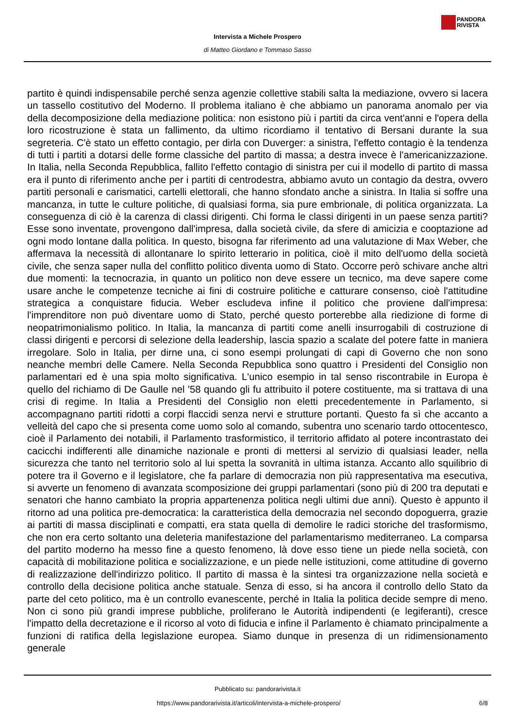PANDORA
RIVISTA
Intervista a Michele Prospero
di Matteo Giordano e Tommaso Sasso
partito è quindi indispensabile perché senza agenzie collettive stabili salta la mediazione, ovvero si lacera un tassello costitutivo del Moderno. Il problema italiano è che abbiamo un panorama anomalo per via della decomposizione della mediazione politica: non esistono più i partiti da circa vent'anni e l'opera della loro ricostruzione è stata un fallimento, da ultimo ricordiamo il tentativo di Bersani durante la sua segreteria. C'è stato un effetto contagio, per dirla con Duverger: a sinistra, l'effetto contagio è la tendenza di tutti i partiti a dotarsi delle forme classiche del partito di massa; a destra invece è l'americanizzazione. In Italia, nella Seconda Repubblica, fallito l'effetto contagio di sinistra per cui il modello di partito di massa era il punto di riferimento anche per i partiti di centrodestra, abbiamo avuto un contagio da destra, ovvero partiti personali e carismatici, cartelli elettorali, che hanno sfondato anche a sinistra. In Italia si soffre una mancanza, in tutte le culture politiche, di qualsiasi forma, sia pure embrionale, di politica organizzata. La conseguenza di ciò è la carenza di classi dirigenti. Chi forma le classi dirigenti in un paese senza partiti? Esse sono inventate, provengono dall'impresa, dalla società civile, da sfere di amicizia e cooptazione ad ogni modo lontane dalla politica. In questo, bisogna far riferimento ad una valutazione di Max Weber, che affermava la necessità di allontanare lo spirito letterario in politica, cioè il mito dell'uomo della società civile, che senza saper nulla del conflitto politico diventa uomo di Stato. Occorre però schivare anche altri due momenti: la tecnocrazia, in quanto un politico non deve essere un tecnico, ma deve sapere come usare anche le competenze tecniche ai fini di costruire politiche e catturare consenso, cioè l'attitudine strategica a conquistare fiducia. Weber escludeva infine il politico che proviene dall'impresa: l'imprenditore non può diventare uomo di Stato, perché questo porterebbe alla riedizione di forme di neopatrimonialismo politico. In Italia, la mancanza di partiti come anelli insurrogabili di costruzione di classi dirigenti e percorsi di selezione della leadership, lascia spazio a scalate del potere fatte in maniera irregolare. Solo in Italia, per dirne una, ci sono esempi prolungati di capi di Governo che non sono neanche membri delle Camere. Nella Seconda Repubblica sono quattro i Presidenti del Consiglio non parlamentari ed è una spia molto significativa. L'unico esempio in tal senso riscontrabile in Europa è quello del richiamo di De Gaulle nel '58 quando gli fu attribuito il potere costituente, ma si trattava di una crisi di regime. In Italia a Presidenti del Consiglio non eletti precedentemente in Parlamento, si accompagnano partiti ridotti a corpi flaccidi senza nervi e strutture portanti. Questo fa sì che accanto a velleità del capo che si presenta come uomo solo al comando, subentra uno scenario tardo ottocentesco, cioè il Parlamento dei notabili, il Parlamento trasformistico, il territorio affidato al potere incontrastato dei cacicchi indifferenti alle dinamiche nazionale e pronti di mettersi al servizio di qualsiasi leader, nella sicurezza che tanto nel territorio solo al lui spetta la sovranità in ultima istanza. Accanto allo squilibrio di potere tra il Governo e il legislatore, che fa parlare di democrazia non più rappresentativa ma esecutiva, si avverte un fenomeno di avanzata scomposizione dei gruppi parlamentari (sono più di 200 tra deputati e senatori che hanno cambiato la propria appartenenza politica negli ultimi due anni). Questo è appunto il ritorno ad una politica pre-democratica: la caratteristica della democrazia nel secondo dopoguerra, grazie ai partiti di massa disciplinati e compatti, era stata quella di demolire le radici storiche del trasformismo, che non era certo soltanto una deleteria manifestazione del parlamentarismo mediterraneo. La comparsa del partito moderno ha messo fine a questo fenomeno, là dove esso tiene un piede nella società, con capacità di mobilitazione politica e socializzazione, e un piede nelle istituzioni, come attitudine di governo di realizzazione dell'indirizzo politico. Il partito di massa è la sintesi tra organizzazione nella società e controllo della decisione politica anche statuale. Senza di esso, si ha ancora il controllo dello Stato da parte del ceto politico, ma è un controllo evanescente, perché in Italia la politica decide sempre di meno. Non ci sono più grandi imprese pubbliche, proliferano le Autorità indipendenti (e legiferanti), cresce l'impatto della decretazione e il ricorso al voto di fiducia e infine il Parlamento è chiamato principalmente a funzioni di ratifica della legislazione europea. Siamo dunque in presenza di un ridimensionamento generale
Pubblicato su: pandorarivista.it
https://www.pandorarivista.it/articoli/intervista-a-michele-prospero/ 6/8